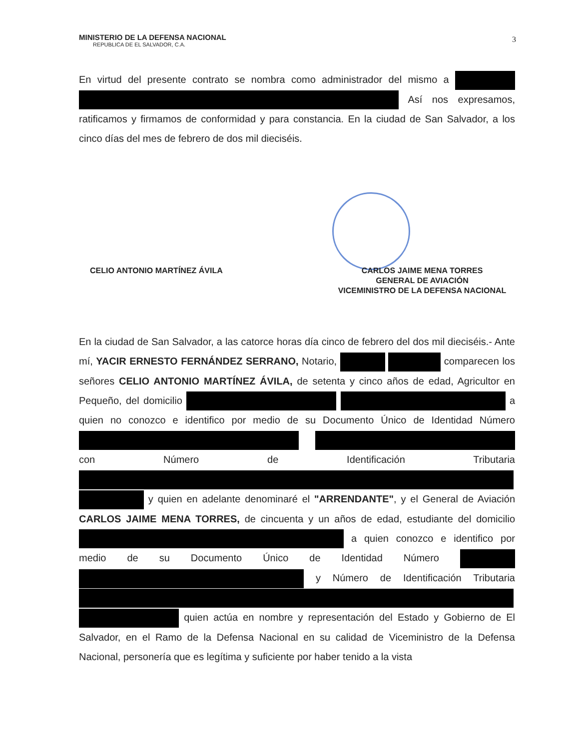MINISTERIO DE LA DEFENSA NACIONAL
REPUBLICA DE EL SALVADOR, C.A.
3
En virtud del presente contrato se nombra como administrador del mismo a Así nos expresamos, ratificamos y firmamos de conformidad y para constancia. En la ciudad de San Salvador, a los cinco días del mes de febrero de dos mil dieciséis.
CELIO ANTONIO MARTÍNEZ ÁVILA
CARLOS JAIME MENA TORRES
GENERAL DE AVIACIÓN
VICEMINISTRO DE LA DEFENSA NACIONAL
En la ciudad de San Salvador, a las catorce horas día cinco de febrero del dos mil dieciséis.- Ante mí, YACIR ERNESTO FERNÁNDEZ SERRANO, Notario, comparecen los señores CELIO ANTONIO MARTÍNEZ ÁVILA, de setenta y cinco años de edad, Agricultor en Pequeño, del domicilio a quien no conozco e identifico por medio de su Documento Único de Identidad Número con Número de Identificación Tributaria y quien en adelante denominaré el "ARRENDANTE", y el General de Aviación CARLOS JAIME MENA TORRES, de cincuenta y un años de edad, estudiante del domicilio a quien conozco e identifico por medio de su Documento Único de Identidad Número y Número de Identificación Tributaria quien actúa en nombre y representación del Estado y Gobierno de El Salvador, en el Ramo de la Defensa Nacional en su calidad de Viceministro de la Defensa Nacional, personería que es legítima y suficiente por haber tenido a la vista